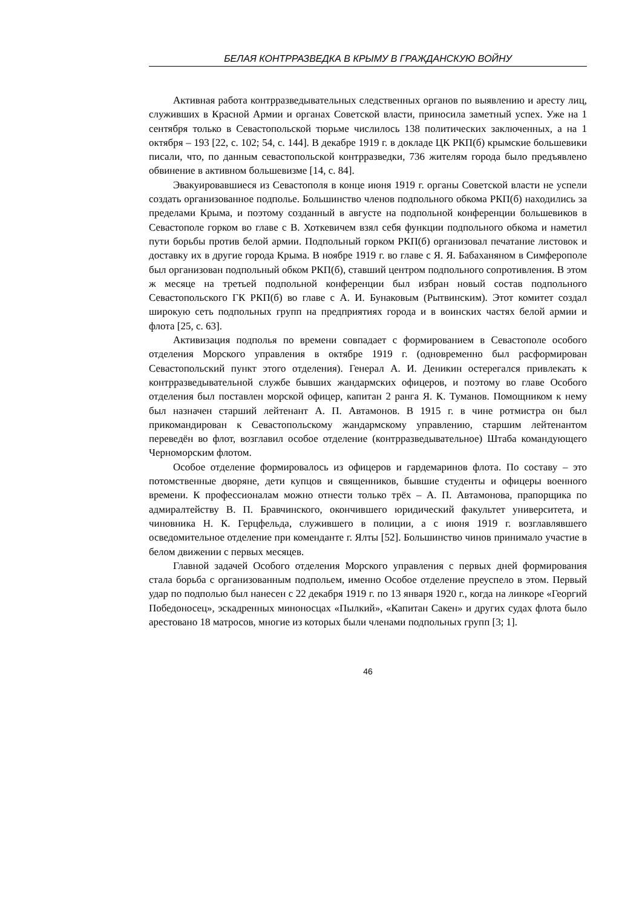БЕЛАЯ КОНТРРАЗВЕДКА В КРЫМУ В ГРАЖДАНСКУЮ ВОЙНУ
Активная работа контрразведывательных следственных органов по выявлению и аресту лиц, служивших в Красной Армии и органах Советской власти, приносила заметный успех. Уже на 1 сентября только в Севастопольской тюрьме числилось 138 политических заключенных, а на 1 октября – 193 [22, с. 102; 54, с. 144]. В декабре 1919 г. в докладе ЦК РКП(б) крымские большевики писали, что, по данным севасто­польской контрразведки, 736 жителям города было предъявлено обвинение в актив­ном большевизме [14, с. 84].
Эвакуировавшиеся из Севастополя в конце июня 1919 г. органы Советской вла­сти не успели создать организованное подполье. Большинство членов подпольного обкома РКП(б) находились за пределами Крыма, и поэтому созданный в августе на подпольной конференции большевиков в Севастополе горком во главе с В. Хоткеви­чем взял себя функции подпольного обкома и наметил пути борьбы против белой армии. Подпольный горком РКП(б) организовал печатание листовок и доставку их в другие города Крыма. В ноябре 1919 г. во главе с Я. Я. Бабаханяном в Симферополе был организован подпольный обком РКП(б), ставший центром подпольного сопро­тивления. В этом ж месяце на третьей подпольной конференции был избран новый состав подпольного Севастопольского ГК РКП(б) во главе с А. И. Бунаковым (Рыт­винским). Этот комитет создал широкую сеть подпольных групп на предприятиях города и в воинских частях белой армии и флота [25, с. 63].
Активизация подполья по времени совпадает с формированием в Севастополе особого отделения Морского управления в октябре 1919 г. (одновременно был рас­формирован Севастопольский пункт этого отделения). Генерал А. И. Деникин осте­регался привлекать к контрразведывательной службе бывших жандармских офице­ров, и поэтому во главе Особого отделения был поставлен морской офицер, капитан 2 ранга Я. К. Туманов. Помощником к нему был назначен старший лейтенант А. П. Автамонов. В 1915 г. в чине ротмистра он был прикомандирован к Севасто­польскому жандармскому управлению, старшим лейтенантом переведён во флот, возглавил особое отделение (контрразведывательное) Штаба командующего Черно­морским флотом.
Особое отделение формировалось из офицеров и гардемаринов флота. По со­ставу – это потомственные дворяне, дети купцов и священников, бывшие студенты и офицеры военного времени. К профессионалам можно отнести только трёх – А. П. Автамонова, прапорщика по адмиралтейству В. П. Бравчинского, окончившего юридический факультет университета, и чиновника Н. К. Герцфельда, служившего в полиции, а с июня 1919 г. возглавлявшего осведомительное отделение при комен­данте г. Ялты [52]. Большинство чинов принимало участие в белом движении с пер­вых месяцев.
Главной задачей Особого отделения Морского управления с первых дней фор­мирования стала борьба с организованным подпольем, именно Особое отделение преуспело в этом. Первый удар по подполью был нанесен с 22 декабря 1919 г. по 13 января 1920 г., когда на линкоре «Георгий Победоносец», эскадренных миноносцах «Пылкий», «Капитан Сакен» и других судах флота было арестовано 18 матросов, многие из которых были членами подпольных групп [3; 1].
46